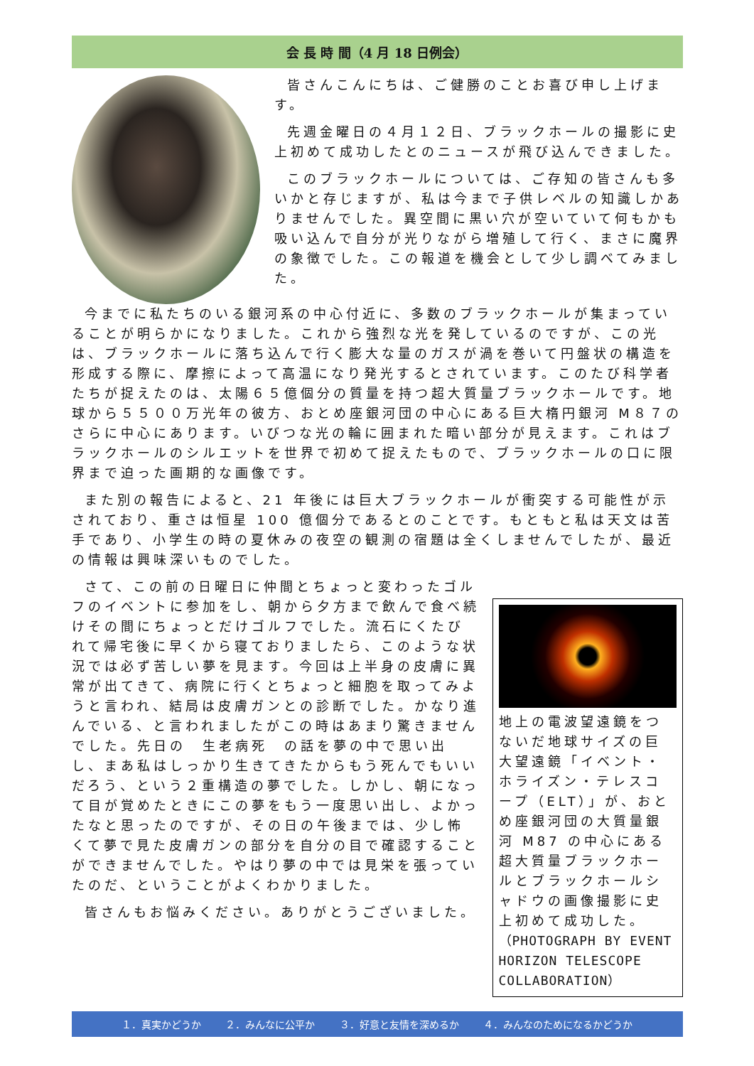会 長 時 間（4 月 18 日例会）
皆さんこんにちは、ご健勝のことお喜び申し上げます。
先週金曜日の４月１２日、ブラックホールの撮影に史上初めて成功したとのニュースが飛び込んできました。
このブラックホールについては、ご存知の皆さんも多いかと存じますが、私は今まで子供レベルの知識しかありませんでした。異空間に黒い穴が空いていて何もかも吸い込んで自分が光りながら増殖して行く、まさに魔界の象徴でした。この報道を機会として少し調べてみました。
今までに私たちのいる銀河系の中心付近に、多数のブラックホールが集まっていることが明らかになりました。これから強烈な光を発しているのですが、この光は、ブラックホールに落ち込んで行く膨大な量のガスが渦を巻いて円盤状の構造を形成する際に、摩擦によって高温になり発光するとされています。このたび科学者たちが捉えたのは、太陽６５億個分の質量を持つ超大質量ブラックホールです。地球から５５００万光年の彼方、おとめ座銀河団の中心にある巨大楕円銀河 M８７のさらに中心にあります。いびつな光の輪に囲まれた暗い部分が見えます。これはブラックホールのシルエットを世界で初めて捉えたもので、ブラックホールの口に限界まで迫った画期的な画像です。
また別の報告によると、21 年後には巨大ブラックホールが衝突する可能性が示されており、重さは恒星 100 億個分であるとのことです。もともと私は天文は苦手であり、小学生の時の夏休みの夜空の観測の宿題は全くしませんでしたが、最近の情報は興味深いものでした。
さて、この前の日曜日に仲間とちょっと変わったゴルフのイベントに参加をし、朝から夕方まで飲んで食べ続けその間にちょっとだけゴルフでした。流石にくたびれて帰宅後に早くから寝ておりましたら、このような状況では必ず苦しい夢を見ます。今回は上半身の皮膚に異常が出てきて、病院に行くとちょっと細胞を取ってみようと言われ、結局は皮膚ガンとの診断でした。かなり進んでいる、と言われましたがこの時はあまり驚きませんでした。先日の　生老病死　の話を夢の中で思い出し、まあ私はしっかり生きてきたからもう死んでもいいだろう、という２重構造の夢でした。しかし、朝になって目が覚めたときにこの夢をもう一度思い出し、よかったなと思ったのですが、その日の午後までは、少し怖くて夢で見た皮膚ガンの部分を自分の目で確認することができませんでした。やはり夢の中では見栄を張っていたのだ、ということがよくわかりました。
皆さんもお悩みください。ありがとうございました。
地上の電波望遠鏡をつないだ地球サイズの巨大望遠鏡「イベント・ホライズン・テレスコープ（ELT）」が、おとめ座銀河団の大質量銀河 M87 の中心にある超大質量ブラックホールとブラックホールシャドウの画像撮影に史上初めて成功した。（PHOTOGRAPH BY EVENT HORIZON TELESCOPE COLLABORATION）
１．真実かどうか ２．みんなに公平か ３．好意と友情を深めるか ４．みんなのためになるかどうか